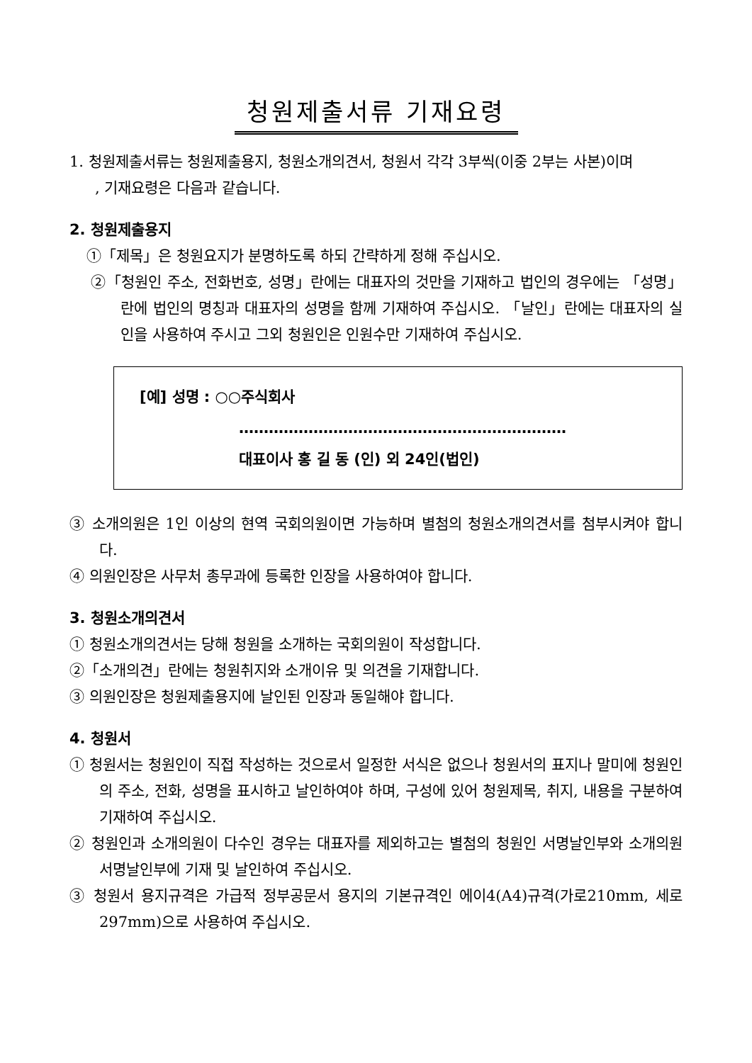청원제출서류 기재요령
1. 청원제출서류는 청원제출용지, 청원소개의견서, 청원서 각각 3부씩(이중 2부는 사본)이며
, 기재요령은 다음과 같습니다.
2. 청원제출용지
①「제목」은 청원요지가 분명하도록 하되 간략하게 정해 주십시오.
②「청원인 주소, 전화번호, 성명」란에는 대표자의 것만을 기재하고 법인의 경우에는 「성명」란에 법인의 명칭과 대표자의 성명을 함께 기재하여 주십시오. 「날인」란에는 대표자의 실인을 사용하여 주시고 그외 청원인은 인원수만 기재하여 주십시오.
[예] 성명 : ○○주식회사
…………………………………………………………
대표이사 홍 길 동 (인) 외 24인(법인)
③ 소개의원은 1인 이상의 현역 국회의원이면 가능하며 별첨의 청원소개의견서를 첨부시켜야 합니다.
④ 의원인장은 사무처 총무과에 등록한 인장을 사용하여야 합니다.
3. 청원소개의견서
① 청원소개의견서는 당해 청원을 소개하는 국회의원이 작성합니다.
②「소개의견」란에는 청원취지와 소개이유 및 의견을 기재합니다.
③ 의원인장은 청원제출용지에 날인된 인장과 동일해야 합니다.
4. 청원서
① 청원서는 청원인이 직접 작성하는 것으로서 일정한 서식은 없으나 청원서의 표지나 말미에 청원인의 주소, 전화, 성명을 표시하고 날인하여야 하며, 구성에 있어 청원제목, 취지, 내용을 구분하여 기재하여 주십시오.
② 청원인과 소개의원이 다수인 경우는 대표자를 제외하고는 별첨의 청원인 서명날인부와 소개의원 서명날인부에 기재 및 날인하여 주십시오.
③ 청원서 용지규격은 가급적 정부공문서 용지의 기본규격인 에이4(A4)규격(가로210mm, 세로297mm)으로 사용하여 주십시오.